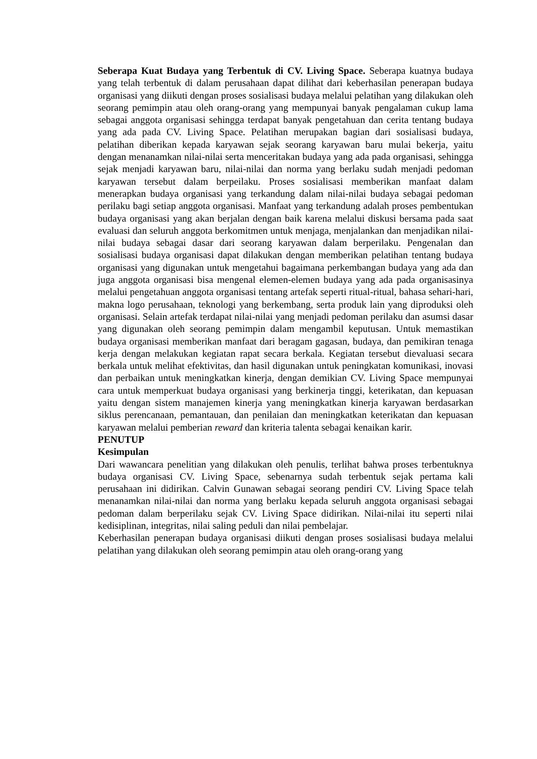Seberapa Kuat Budaya yang Terbentuk di CV. Living Space. Seberapa kuatnya budaya yang telah terbentuk di dalam perusahaan dapat dilihat dari keberhasilan penerapan budaya organisasi yang diikuti dengan proses sosialisasi budaya melalui pelatihan yang dilakukan oleh seorang pemimpin atau oleh orang-orang yang mempunyai banyak pengalaman cukup lama sebagai anggota organisasi sehingga terdapat banyak pengetahuan dan cerita tentang budaya yang ada pada CV. Living Space. Pelatihan merupakan bagian dari sosialisasi budaya, pelatihan diberikan kepada karyawan sejak seorang karyawan baru mulai bekerja, yaitu dengan menanamkan nilai-nilai serta menceritakan budaya yang ada pada organisasi, sehingga sejak menjadi karyawan baru, nilai-nilai dan norma yang berlaku sudah menjadi pedoman karyawan tersebut dalam berpeilaku. Proses sosialisasi memberikan manfaat dalam menerapkan budaya organisasi yang terkandung dalam nilai-nilai budaya sebagai pedoman perilaku bagi setiap anggota organisasi. Manfaat yang terkandung adalah proses pembentukan budaya organisasi yang akan berjalan dengan baik karena melalui diskusi bersama pada saat evaluasi dan seluruh anggota berkomitmen untuk menjaga, menjalankan dan menjadikan nilai-nilai budaya sebagai dasar dari seorang karyawan dalam berperilaku. Pengenalan dan sosialisasi budaya organisasi dapat dilakukan dengan memberikan pelatihan tentang budaya organisasi yang digunakan untuk mengetahui bagaimana perkembangan budaya yang ada dan juga anggota organisasi bisa mengenal elemen-elemen budaya yang ada pada organisasinya melalui pengetahuan anggota organisasi tentang artefak seperti ritual-ritual, bahasa sehari-hari, makna logo perusahaan, teknologi yang berkembang, serta produk lain yang diproduksi oleh organisasi. Selain artefak terdapat nilai-nilai yang menjadi pedoman perilaku dan asumsi dasar yang digunakan oleh seorang pemimpin dalam mengambil keputusan. Untuk memastikan budaya organisasi memberikan manfaat dari beragam gagasan, budaya, dan pemikiran tenaga kerja dengan melakukan kegiatan rapat secara berkala. Kegiatan tersebut dievaluasi secara berkala untuk melihat efektivitas, dan hasil digunakan untuk peningkatan komunikasi, inovasi dan perbaikan untuk meningkatkan kinerja, dengan demikian CV. Living Space mempunyai cara untuk memperkuat budaya organisasi yang berkinerja tinggi, keterikatan, dan kepuasan yaitu dengan sistem manajemen kinerja yang meningkatkan kinerja karyawan berdasarkan siklus perencanaan, pemantauan, dan penilaian dan meningkatkan keterikatan dan kepuasan karyawan melalui pemberian reward dan kriteria talenta sebagai kenaikan karir.
PENUTUP
Kesimpulan
Dari wawancara penelitian yang dilakukan oleh penulis, terlihat bahwa proses terbentuknya budaya organisasi CV. Living Space, sebenarnya sudah terbentuk sejak pertama kali perusahaan ini didirikan. Calvin Gunawan sebagai seorang pendiri CV. Living Space telah menanamkan nilai-nilai dan norma yang berlaku kepada seluruh anggota organisasi sebagai pedoman dalam berperilaku sejak CV. Living Space didirikan. Nilai-nilai itu seperti nilai kedisiplinan, integritas, nilai saling peduli dan nilai pembelajar.
Keberhasilan penerapan budaya organisasi diikuti dengan proses sosialisasi budaya melalui pelatihan yang dilakukan oleh seorang pemimpin atau oleh orang-orang yang